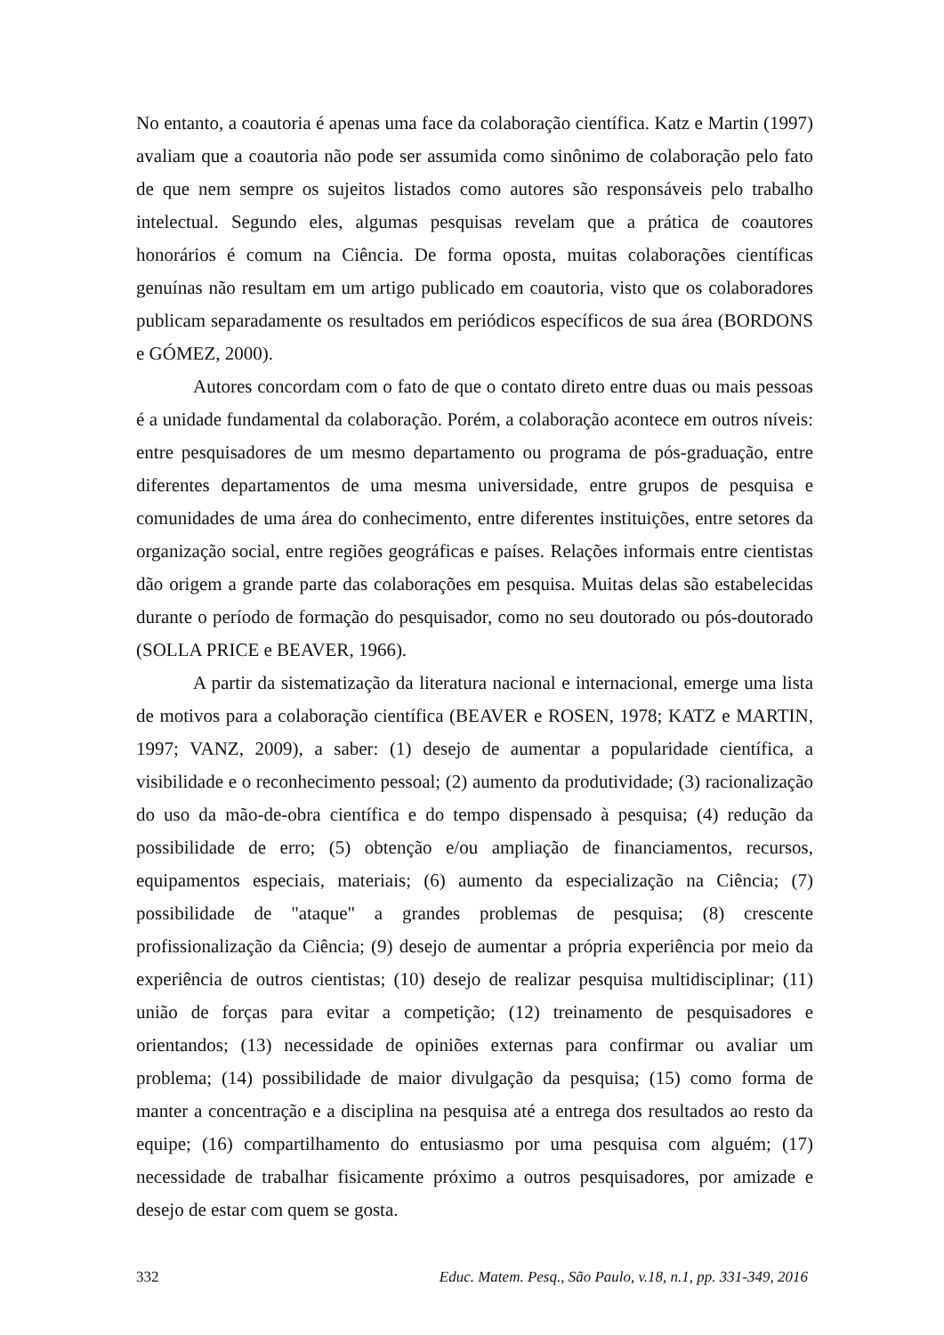No entanto, a coautoria é apenas uma face da colaboração científica. Katz e Martin (1997) avaliam que a coautoria não pode ser assumida como sinônimo de colaboração pelo fato de que nem sempre os sujeitos listados como autores são responsáveis pelo trabalho intelectual. Segundo eles, algumas pesquisas revelam que a prática de coautores honorários é comum na Ciência. De forma oposta, muitas colaborações científicas genuínas não resultam em um artigo publicado em coautoria, visto que os colaboradores publicam separadamente os resultados em periódicos específicos de sua área (BORDONS e GÓMEZ, 2000).
Autores concordam com o fato de que o contato direto entre duas ou mais pessoas é a unidade fundamental da colaboração. Porém, a colaboração acontece em outros níveis: entre pesquisadores de um mesmo departamento ou programa de pós-graduação, entre diferentes departamentos de uma mesma universidade, entre grupos de pesquisa e comunidades de uma área do conhecimento, entre diferentes instituições, entre setores da organização social, entre regiões geográficas e países. Relações informais entre cientistas dão origem a grande parte das colaborações em pesquisa. Muitas delas são estabelecidas durante o período de formação do pesquisador, como no seu doutorado ou pós-doutorado (SOLLA PRICE e BEAVER, 1966).
A partir da sistematização da literatura nacional e internacional, emerge uma lista de motivos para a colaboração científica (BEAVER e ROSEN, 1978; KATZ e MARTIN, 1997; VANZ, 2009), a saber: (1) desejo de aumentar a popularidade científica, a visibilidade e o reconhecimento pessoal; (2) aumento da produtividade; (3) racionalização do uso da mão-de-obra científica e do tempo dispensado à pesquisa; (4) redução da possibilidade de erro; (5) obtenção e/ou ampliação de financiamentos, recursos, equipamentos especiais, materiais; (6) aumento da especialização na Ciência; (7) possibilidade de "ataque" a grandes problemas de pesquisa; (8) crescente profissionalização da Ciência; (9) desejo de aumentar a própria experiência por meio da experiência de outros cientistas; (10) desejo de realizar pesquisa multidisciplinar; (11) união de forças para evitar a competição; (12) treinamento de pesquisadores e orientandos; (13) necessidade de opiniões externas para confirmar ou avaliar um problema; (14) possibilidade de maior divulgação da pesquisa; (15) como forma de manter a concentração e a disciplina na pesquisa até a entrega dos resultados ao resto da equipe; (16) compartilhamento do entusiasmo por uma pesquisa com alguém; (17) necessidade de trabalhar fisicamente próximo a outros pesquisadores, por amizade e desejo de estar com quem se gosta.
332 Educ. Matem. Pesq., São Paulo, v.18, n.1, pp. 331-349, 2016